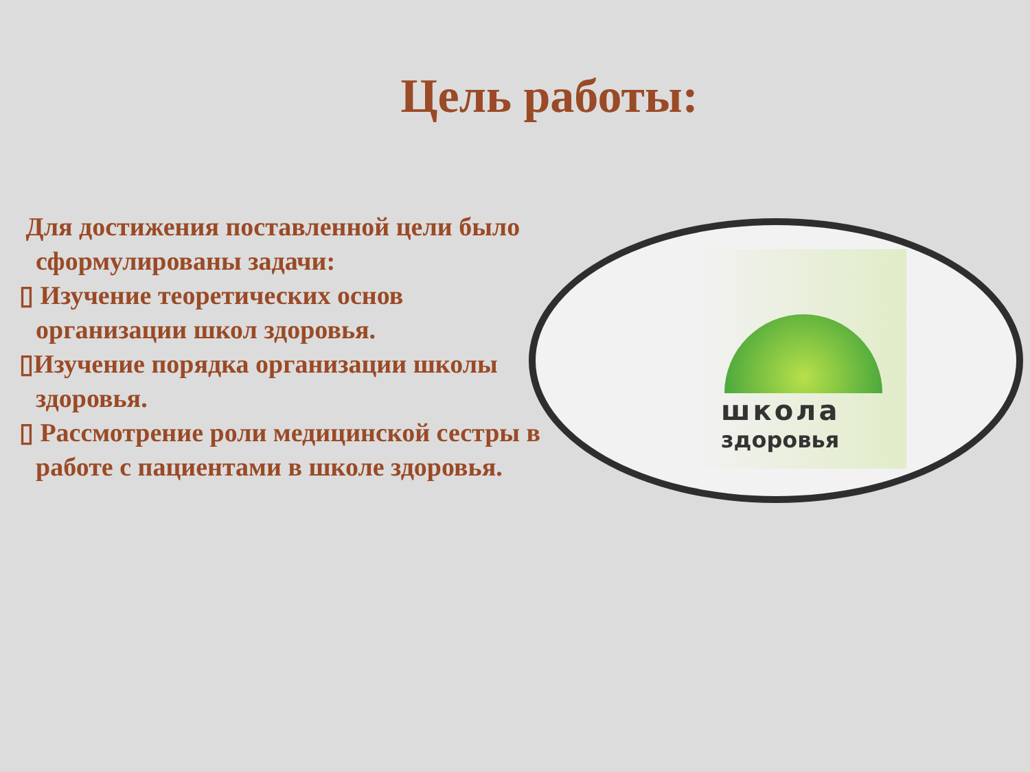Цель работы:
Для достижения поставленной цели было сформулированы задачи:
▯ Изучение теоретических основ организации школ здоровья.
▯Изучение порядка организации школы здоровья.
▯ Рассмотрение роли медицинской сестры в работе с пациентами в школе здоровья.
школа
здоровья